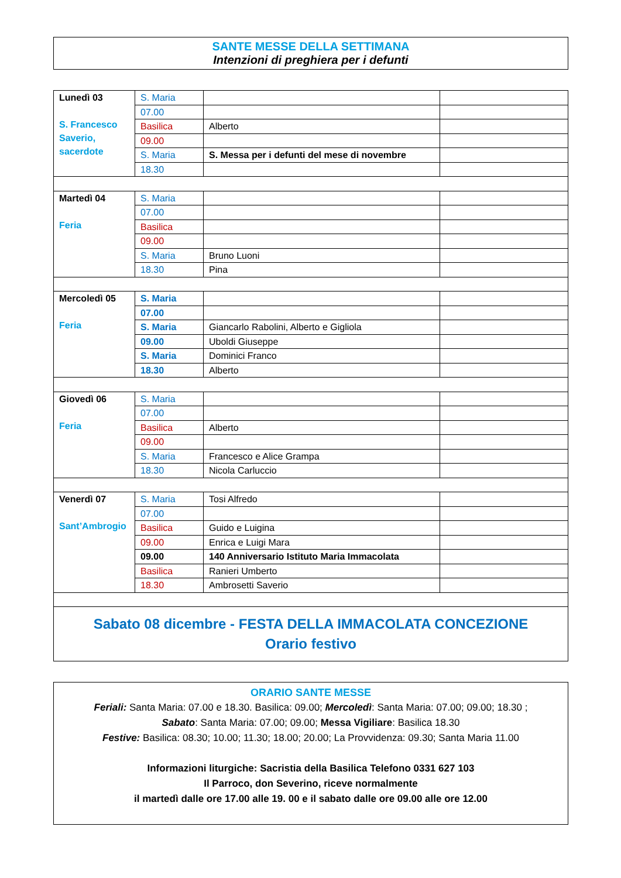SANTE MESSE DELLA SETTIMANA
Intenzioni di preghiera per i defunti
| Lunedì 03 S. Francesco Saverio, sacerdote | S. Maria | | |
| | 07.00 | | |
| | Basilica | Alberto | |
| | 09.00 | | |
| | S. Maria | S. Messa per i defunti del mese di novembre | |
| | 18.30 | | |
| Martedì 04 Feria | S. Maria | | |
| | 07.00 | | |
| | Basilica | | |
| | 09.00 | | |
| | S. Maria | Bruno Luoni | |
| | 18.30 | Pina | |
| Mercoledì 05 Feria | S. Maria | | |
| | 07.00 | | |
| | S. Maria | Giancarlo Rabolini, Alberto e Gigliola | |
| | 09.00 | Uboldi Giuseppe | |
| | S. Maria | Dominici Franco | |
| | 18.30 | Alberto | |
| Giovedì 06 Feria | S. Maria | | |
| | 07.00 | | |
| | Basilica | Alberto | |
| | 09.00 | | |
| | S. Maria | Francesco e Alice Grampa | |
| | 18.30 | Nicola Carluccio | |
| Venerdì 07 Sant’Ambrogio | S. Maria | Tosi Alfredo | |
| | 07.00 | | |
| | Basilica | Guido e Luigina | |
| | 09.00 | Enrica e Luigi Mara | |
| | 09.00 | 140 Anniversario Istituto Maria Immacolata | |
| | Basilica | Ranieri Umberto | |
| | 18.30 | Ambrosetti Saverio | |
| Sabato 08 dicembre - FESTA DELLA IMMACOLATA CONCEZIONE Orario festivo | | | |
ORARIO SANTE MESSE
Feriali: Santa Maria: 07.00 e 18.30. Basilica: 09.00; Mercoledì: Santa Maria: 07.00; 09.00; 18.30 ;
Sabato: Santa Maria: 07.00; 09.00; Messa Vigiliare: Basilica 18.30
Festive: Basilica: 08.30; 10.00; 11.30; 18.00; 20.00; La Provvidenza: 09.30; Santa Maria 11.00
Informazioni liturgiche: Sacristia della Basilica Telefono 0331 627 103
Il Parroco, don Severino, riceve normalmente
il martedì dalle ore 17.00 alle 19. 00 e il sabato dalle ore 09.00 alle ore 12.00